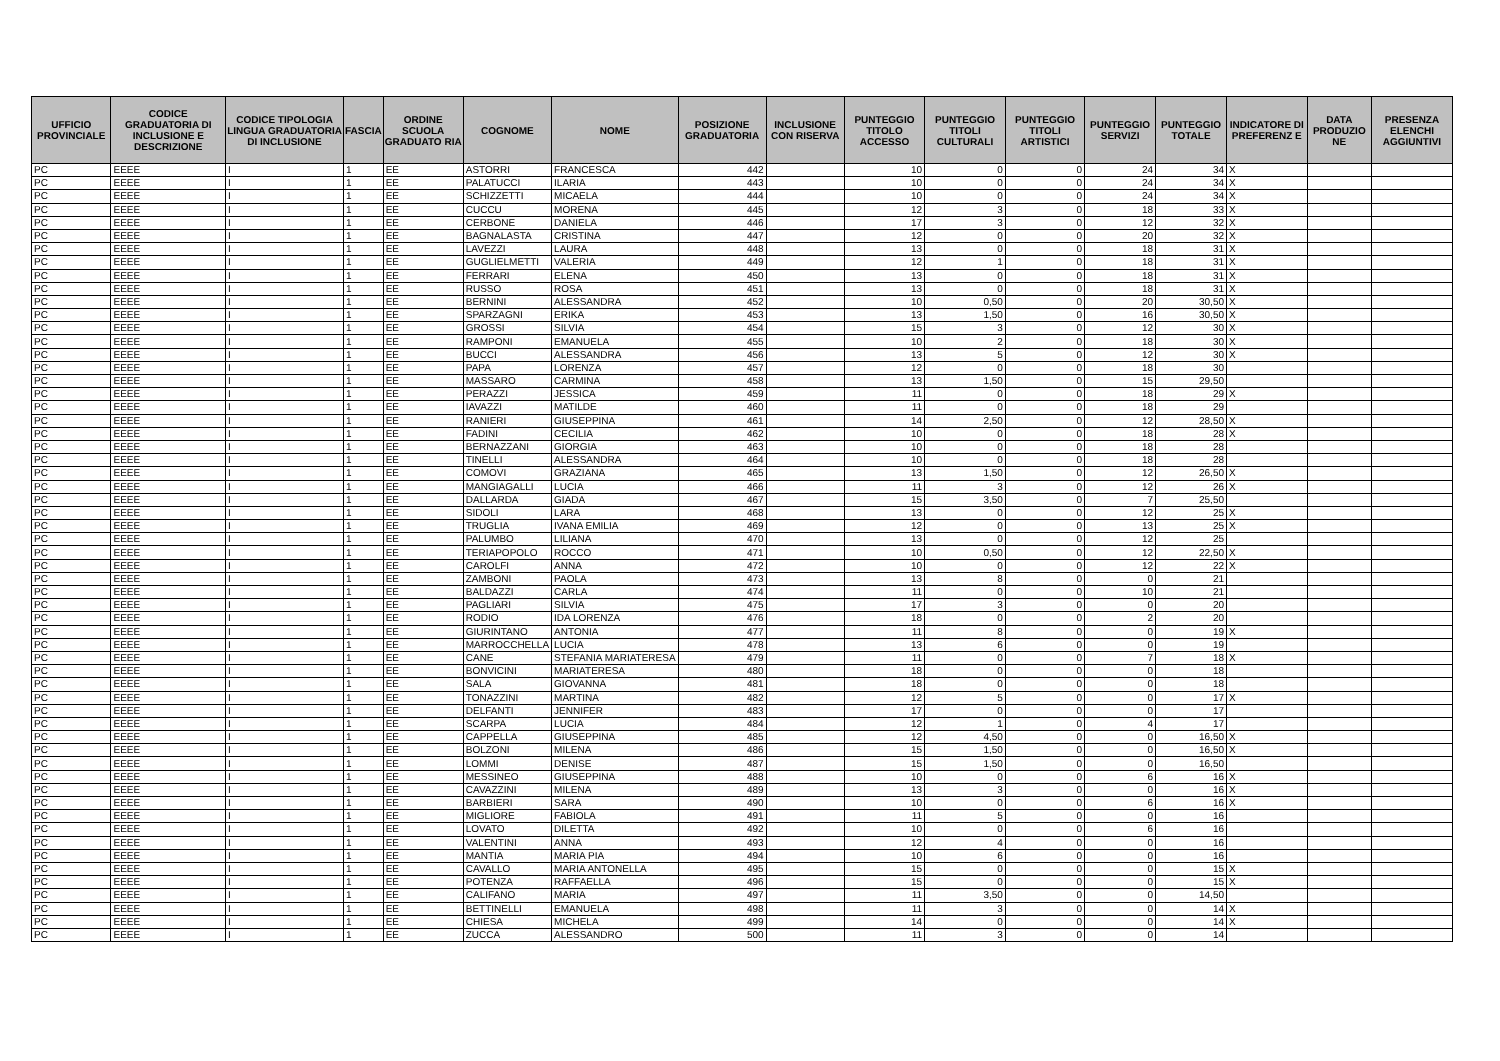| UFFICIO PROVINCIALE | CODICE GRADUATORIA DI INCLUSIONE E DESCRIZIONE | CODICE TIPOLOGIA LINGUA GRADUATORIA DI INCLUSIONE | FASCIA | ORDINE SCUOLA GRADUATO RIA | COGNOME | NOME | POSIZIONE GRADUATORIA | INCLUSIONE CON RISERVA | PUNTEGGIO TITOLO ACCESSO | PUNTEGGIO TITOLI CULTURALI | PUNTEGGIO TITOLI ARTISTICI | PUNTEGGIO SERVIZI | PUNTEGGIO TOTALE | INDICATORE DI PREFERENZ E | DATA PRODUZIO NE | PRESENZA ELENCHI AGGIUNTIVI |
| --- | --- | --- | --- | --- | --- | --- | --- | --- | --- | --- | --- | --- | --- | --- | --- | --- |
| PC | EEEE | I | 1 | EE | ASTORRI | FRANCESCA | 442 | | 10 | 0 | 0 | 24 | 34 | X | | |
| PC | EEEE | I | 1 | EE | PALATUCCI | ILARIA | 443 | | 10 | 0 | 0 | 24 | 34 | X | | |
| PC | EEEE | I | 1 | EE | SCHIZZETTI | MICAELA | 444 | | 10 | 0 | 0 | 24 | 34 | X | | |
| PC | EEEE | I | 1 | EE | CUCCU | MORENA | 445 | | 12 | 3 | 0 | 18 | 33 | X | | |
| PC | EEEE | I | 1 | EE | CERBONE | DANIELA | 446 | | 17 | 3 | 0 | 12 | 32 | X | | |
| PC | EEEE | I | 1 | EE | BAGNALASTA | CRISTINA | 447 | | 12 | 0 | 0 | 20 | 32 | X | | |
| PC | EEEE | I | 1 | EE | LAVEZZI | LAURA | 448 | | 13 | 0 | 0 | 18 | 31 | X | | |
| PC | EEEE | I | 1 | EE | GUGLIELMETTI | VALERIA | 449 | | 12 | 1 | 0 | 18 | 31 | X | | |
| PC | EEEE | I | 1 | EE | FERRARI | ELENA | 450 | | 13 | 0 | 0 | 18 | 31 | X | | |
| PC | EEEE | I | 1 | EE | RUSSO | ROSA | 451 | | 13 | 0 | 0 | 18 | 31 | X | | |
| PC | EEEE | I | 1 | EE | BERNINI | ALESSANDRA | 452 | | 10 | 0,50 | 0 | 20 | 30,50 | X | | |
| PC | EEEE | I | 1 | EE | SPARZAGNI | ERIKA | 453 | | 13 | 1,50 | 0 | 16 | 30,50 | X | | |
| PC | EEEE | I | 1 | EE | GROSSI | SILVIA | 454 | | 15 | 3 | 0 | 12 | 30 | X | | |
| PC | EEEE | I | 1 | EE | RAMPONI | EMANUELA | 455 | | 10 | 2 | 0 | 18 | 30 | X | | |
| PC | EEEE | I | 1 | EE | BUCCI | ALESSANDRA | 456 | | 13 | 5 | 0 | 12 | 30 | X | | |
| PC | EEEE | I | 1 | EE | PAPA | LORENZA | 457 | | 12 | 0 | 0 | 18 | 30 | | | |
| PC | EEEE | I | 1 | EE | MASSARO | CARMINA | 458 | | 13 | 1,50 | 0 | 15 | 29,50 | | | |
| PC | EEEE | I | 1 | EE | PERAZZI | JESSICA | 459 | | 11 | 0 | 0 | 18 | 29 | X | | |
| PC | EEEE | I | 1 | EE | IAVAZZI | MATILDE | 460 | | 11 | 0 | 0 | 18 | 29 | | | |
| PC | EEEE | I | 1 | EE | RANIERI | GIUSEPPINA | 461 | | 14 | 2,50 | 0 | 12 | 28,50 | X | | |
| PC | EEEE | I | 1 | EE | FADINI | CECILIA | 462 | | 10 | 0 | 0 | 18 | 28 | X | | |
| PC | EEEE | I | 1 | EE | BERNAZZANI | GIORGIA | 463 | | 10 | 0 | 0 | 18 | 28 | | | |
| PC | EEEE | I | 1 | EE | TINELLI | ALESSANDRA | 464 | | 10 | 0 | 0 | 18 | 28 | | | |
| PC | EEEE | I | 1 | EE | COMOVI | GRAZIANA | 465 | | 13 | 1,50 | 0 | 12 | 26,50 | X | | |
| PC | EEEE | I | 1 | EE | MANGIAGALLI | LUCIA | 466 | | 11 | 3 | 0 | 12 | 26 | X | | |
| PC | EEEE | I | 1 | EE | DALLARDA | GIADA | 467 | | 15 | 3,50 | 0 | 7 | 25,50 | | | |
| PC | EEEE | I | 1 | EE | SIDOLI | LARA | 468 | | 13 | 0 | 0 | 12 | 25 | X | | |
| PC | EEEE | I | 1 | EE | TRUGLIA | IVANA EMILIA | 469 | | 12 | 0 | 0 | 13 | 25 | X | | |
| PC | EEEE | I | 1 | EE | PALUMBO | LILIANA | 470 | | 13 | 0 | 0 | 12 | 25 | | | |
| PC | EEEE | I | 1 | EE | TERIAPOPOLO | ROCCO | 471 | | 10 | 0,50 | 0 | 12 | 22,50 | X | | |
| PC | EEEE | I | 1 | EE | CAROLFI | ANNA | 472 | | 10 | 0 | 0 | 12 | 22 | X | | |
| PC | EEEE | I | 1 | EE | ZAMBONI | PAOLA | 473 | | 13 | 8 | 0 | 0 | 21 | | | |
| PC | EEEE | I | 1 | EE | BALDAZZI | CARLA | 474 | | 11 | 0 | 0 | 10 | 21 | | | |
| PC | EEEE | I | 1 | EE | PAGLIARI | SILVIA | 475 | | 17 | 3 | 0 | 0 | 20 | | | |
| PC | EEEE | I | 1 | EE | RODIO | IDA LORENZA | 476 | | 18 | 0 | 0 | 2 | 20 | | | |
| PC | EEEE | I | 1 | EE | GIURINTANO | ANTONIA | 477 | | 11 | 8 | 0 | 0 | 19 | X | | |
| PC | EEEE | I | 1 | EE | MARROCCHELLA | LUCIA | 478 | | 13 | 6 | 0 | 0 | 19 | | | |
| PC | EEEE | I | 1 | EE | CANE | STEFANIA MARIATERESA | 479 | | 11 | 0 | 0 | 7 | 18 | X | | |
| PC | EEEE | I | 1 | EE | BONVICINI | MARIATERESA | 480 | | 18 | 0 | 0 | 0 | 18 | | | |
| PC | EEEE | I | 1 | EE | SALA | GIOVANNA | 481 | | 18 | 0 | 0 | 0 | 18 | | | |
| PC | EEEE | I | 1 | EE | TONAZZINI | MARTINA | 482 | | 12 | 5 | 0 | 0 | 17 | X | | |
| PC | EEEE | I | 1 | EE | DELFANTI | JENNIFER | 483 | | 17 | 0 | 0 | 0 | 17 | | | |
| PC | EEEE | I | 1 | EE | SCARPA | LUCIA | 484 | | 12 | 1 | 0 | 4 | 17 | | | |
| PC | EEEE | I | 1 | EE | CAPPELLA | GIUSEPPINA | 485 | | 12 | 4,50 | 0 | 0 | 16,50 | X | | |
| PC | EEEE | I | 1 | EE | BOLZONI | MILENA | 486 | | 15 | 1,50 | 0 | 0 | 16,50 | X | | |
| PC | EEEE | I | 1 | EE | LOMMI | DENISE | 487 | | 15 | 1,50 | 0 | 0 | 16,50 | | | |
| PC | EEEE | I | 1 | EE | MESSINEO | GIUSEPPINA | 488 | | 10 | 0 | 0 | 6 | 16 | X | | |
| PC | EEEE | I | 1 | EE | CAVAZZINI | MILENA | 489 | | 13 | 3 | 0 | 0 | 16 | X | | |
| PC | EEEE | I | 1 | EE | BARBIERI | SARA | 490 | | 10 | 0 | 0 | 6 | 16 | X | | |
| PC | EEEE | I | 1 | EE | MIGLIORE | FABIOLA | 491 | | 11 | 5 | 0 | 0 | 16 | | | |
| PC | EEEE | I | 1 | EE | LOVATO | DILETTA | 492 | | 10 | 0 | 0 | 6 | 16 | | | |
| PC | EEEE | I | 1 | EE | VALENTINI | ANNA | 493 | | 12 | 4 | 0 | 0 | 16 | | | |
| PC | EEEE | I | 1 | EE | MANTIA | MARIA PIA | 494 | | 10 | 6 | 0 | 0 | 16 | | | |
| PC | EEEE | I | 1 | EE | CAVALLO | MARIA ANTONELLA | 495 | | 15 | 0 | 0 | 0 | 15 | X | | |
| PC | EEEE | I | 1 | EE | POTENZA | RAFFAELLA | 496 | | 15 | 0 | 0 | 0 | 15 | X | | |
| PC | EEEE | I | 1 | EE | CALIFANO | MARIA | 497 | | 11 | 3,50 | 0 | 0 | 14,50 | | | |
| PC | EEEE | I | 1 | EE | BETTINELLI | EMANUELA | 498 | | 11 | 3 | 0 | 0 | 14 | X | | |
| PC | EEEE | I | 1 | EE | CHIESA | MICHELA | 499 | | 14 | 0 | 0 | 0 | 14 | X | | |
| PC | EEEE | I | 1 | EE | ZUCCA | ALESSANDRO | 500 | | 11 | 3 | 0 | 0 | 14 | | | |